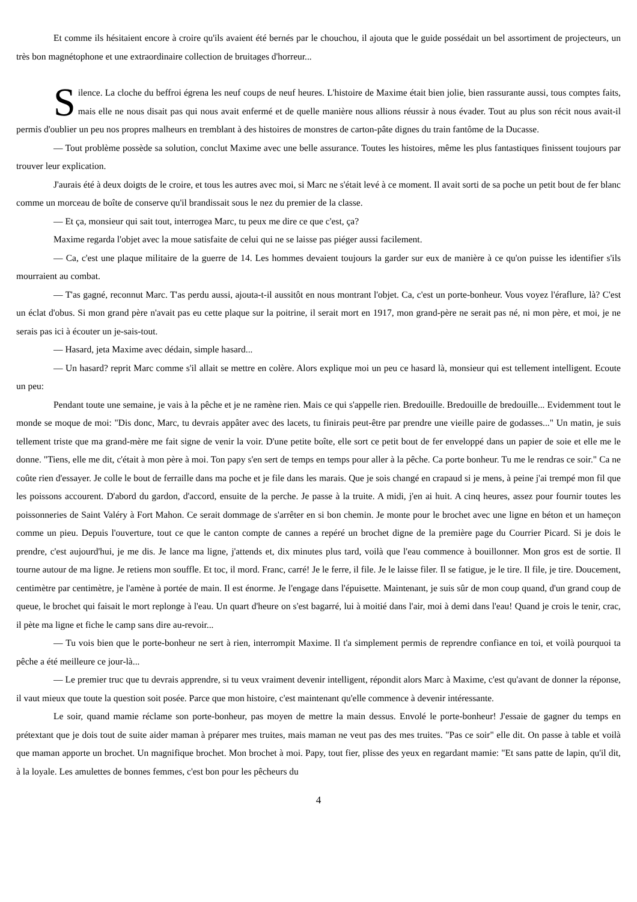Et comme ils hésitaient encore à croire qu'ils avaient été bernés par le chouchou, il ajouta que le guide possédait un bel assortiment de projecteurs, un très bon magnétophone et une extraordinaire collection de bruitages d'horreur...
Silence. La cloche du beffroi égrena les neuf coups de neuf heures. L'histoire de Maxime était bien jolie, bien rassurante aussi, tous comptes faits, mais elle ne nous disait pas qui nous avait enfermé et de quelle manière nous allions réussir à nous évader. Tout au plus son récit nous avait-il permis d'oublier un peu nos propres malheurs en tremblant à des histoires de monstres de carton-pâte dignes du train fantôme de la Ducasse.
— Tout problème possède sa solution, conclut Maxime avec une belle assurance. Toutes les histoires, même les plus fantastiques finissent toujours par trouver leur explication.
J'aurais été à deux doigts de le croire, et tous les autres avec moi, si Marc ne s'était levé à ce moment. Il avait sorti de sa poche un petit bout de fer blanc comme un morceau de boîte de conserve qu'il brandissait sous le nez du premier de la classe.
— Et ça, monsieur qui sait tout, interrogea Marc, tu peux me dire ce que c'est, ça?
Maxime regarda l'objet avec la moue satisfaite de celui qui ne se laisse pas piéger aussi facilement.
— Ca, c'est une plaque militaire de la guerre de 14. Les hommes devaient toujours la garder sur eux de manière à ce qu'on puisse les identifier s'ils mourraient au combat.
— T'as gagné, reconnut Marc. T'as perdu aussi, ajouta-t-il aussitôt en nous montrant l'objet. Ca, c'est un porte-bonheur. Vous voyez l'éraflure, là? C'est un éclat d'obus. Si mon grand père n'avait pas eu cette plaque sur la poitrine, il serait mort en 1917, mon grand-père ne serait pas né, ni mon père, et moi, je ne serais pas ici à écouter un je-sais-tout.
— Hasard, jeta Maxime avec dédain, simple hasard...
— Un hasard? reprit Marc comme s'il allait se mettre en colère. Alors explique moi un peu ce hasard là, monsieur qui est tellement intelligent. Ecoute un peu:
Pendant toute une semaine, je vais à la pêche et je ne ramène rien. Mais ce qui s'appelle rien. Bredouille. Bredouille de bredouille... Evidemment tout le monde se moque de moi: "Dis donc, Marc, tu devrais appâter avec des lacets, tu finirais peut-être par prendre une vieille paire de godasses..." Un matin, je suis tellement triste que ma grand-mère me fait signe de venir la voir. D'une petite boîte, elle sort ce petit bout de fer enveloppé dans un papier de soie et elle me le donne. "Tiens, elle me dit, c'était à mon père à moi. Ton papy s'en sert de temps en temps pour aller à la pêche. Ca porte bonheur. Tu me le rendras ce soir." Ca ne coûte rien d'essayer. Je colle le bout de ferraille dans ma poche et je file dans les marais. Que je sois changé en crapaud si je mens, à peine j'ai trempé mon fil que les poissons accourent. D'abord du gardon, d'accord, ensuite de la perche. Je passe à la truite. A midi, j'en ai huit. A cinq heures, assez pour fournir toutes les poissonneries de Saint Valéry à Fort Mahon. Ce serait dommage de s'arrêter en si bon chemin. Je monte pour le brochet avec une ligne en béton et un hameçon comme un pieu. Depuis l'ouverture, tout ce que le canton compte de cannes a repéré un brochet digne de la première page du Courrier Picard. Si je dois le prendre, c'est aujourd'hui, je me dis. Je lance ma ligne, j'attends et, dix minutes plus tard, voilà que l'eau commence à bouillonner. Mon gros est de sortie. Il tourne autour de ma ligne. Je retiens mon souffle. Et toc, il mord. Franc, carré! Je le ferre, il file. Je le laisse filer. Il se fatigue, je le tire. Il file, je tire. Doucement, centimètre par centimètre, je l'amène à portée de main. Il est énorme. Je l'engage dans l'épuisette. Maintenant, je suis sûr de mon coup quand, d'un grand coup de queue, le brochet qui faisait le mort replonge à l'eau. Un quart d'heure on s'est bagarré, lui à moitié dans l'air, moi à demi dans l'eau! Quand je crois le tenir, crac, il pète ma ligne et fiche le camp sans dire au-revoir...
— Tu vois bien que le porte-bonheur ne sert à rien, interrompit Maxime. Il t'a simplement permis de reprendre confiance en toi, et voilà pourquoi ta pêche a été meilleure ce jour-là...
— Le premier truc que tu devrais apprendre, si tu veux vraiment devenir intelligent, répondit alors Marc à Maxime, c'est qu'avant de donner la réponse, il vaut mieux que toute la question soit posée. Parce que mon histoire, c'est maintenant qu'elle commence à devenir intéressante.
Le soir, quand mamie réclame son porte-bonheur, pas moyen de mettre la main dessus. Envolé le porte-bonheur! J'essaie de gagner du temps en prétextant que je dois tout de suite aider maman à préparer mes truites, mais maman ne veut pas des mes truites. "Pas ce soir" elle dit. On passe à table et voilà que maman apporte un brochet. Un magnifique brochet. Mon brochet à moi. Papy, tout fier, plisse des yeux en regardant mamie: "Et sans patte de lapin, qu'il dit, à la loyale. Les amulettes de bonnes femmes, c'est bon pour les pêcheurs du
4